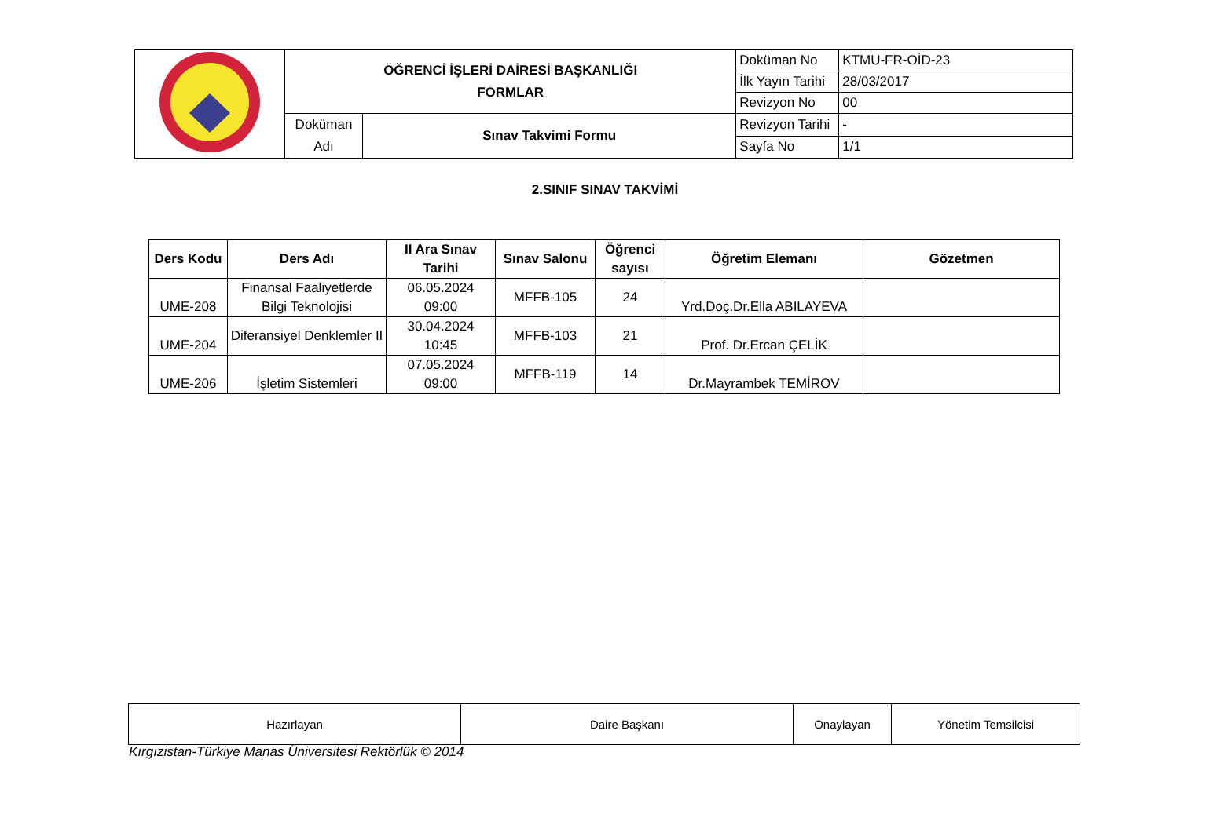| | ÖĞRENCİ İŞLERİ DAİRESİ BAŞKANLIĞI FORMLAR | | Doküman No | KTMU-FR-OİD-23 |
| | | | İlk Yayın Tarihi | 28/03/2017 |
| | | | Revizyon No | 00 |
| | Doküman Adı | Sınav Takvimi Formu | Revizyon Tarihi | - |
| | | | Sayfa No | 1/1 |
2.SINIF SINAV TAKVİMİ
| Ders Kodu | Ders Adı | II Ara Sınav Tarihi | Sınav Salonu | Öğrenci sayısı | Öğretim Elemanı | Gözetmen |
| --- | --- | --- | --- | --- | --- | --- |
| UME-208 | Finansal Faaliyetlerde Bilgi Teknolojisi | 06.05.2024 09:00 | MFFB-105 | 24 | Yrd.Doç.Dr.Ella ABILAYEVA | |
| UME-204 | Diferansiyel Denklemler II | 30.04.2024 10:45 | MFFB-103 | 21 | Prof. Dr.Ercan ÇELİK | |
| UME-206 | İşletim Sistemleri | 07.05.2024 09:00 | MFFB-119 | 14 | Dr.Mayrambek TEMİROV | |
| Hazırlayan | Daire Başkanı | Onaylayan | Yönetim Temsilcisi |
Kırgızistan-Türkiye Manas Üniversitesi Rektörlük © 2014